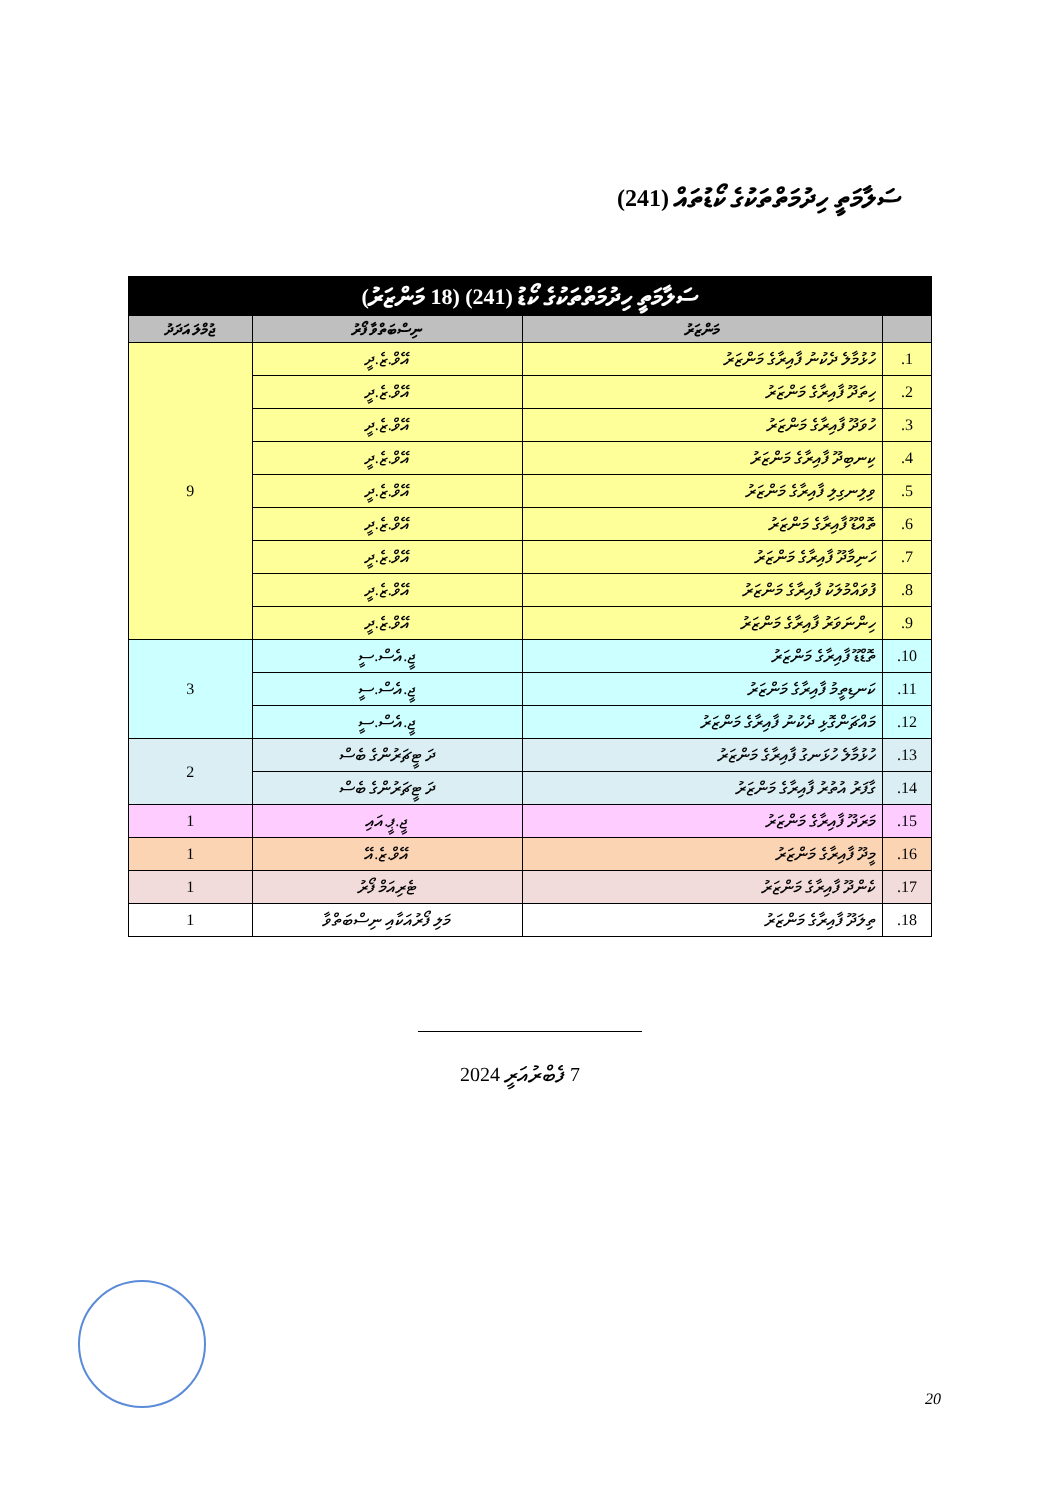ސަލާމަތީ ހިދުމަތްތަކުގެ ކޯޑުތައް (241)
| ސަލާމަތީ ހިދުމަތްތަކުގެ ކޯޑު (241) (18 މަންޒަރު) | | | |
| --- | --- | --- | --- |
| | މަންޒަރު | ނިސްބަތްވާ ފޯރު | ޖުމްލަ އަދަދު |
| 1. | ހުޅުމާލެ ދެކުނު ފާއިރާގެ މަންޒަރު | އޭވް.ޒެ.ދީ | 9 |
| 2. | ހިތަދޫ ފާއިރާގެ މަންޒަރު | އޭވް.ޒެ.ދީ | |
| 3. | ހުވަދޫ ފާއިރާގެ މަންޒަރު | އޭވް.ޒެ.ދީ | |
| 4. | ކިނބިދޫ ފާއިރާގެ މަންޒަރު | އޭވް.ޒެ.ދީ | |
| 5. | ވިލިނގިލި ފާއިރާގެ މަންޒަރު | އޭވް.ޒެ.ދީ | |
| 6. | ތޮއްޑޫ ފާއިރާގެ މަންޒަރު | އޭވް.ޒެ.ދީ | |
| 7. | ހަނިމާދޫ ފާއިރާގެ މަންޒަރު | އޭވް.ޒެ.ދީ | |
| 8. | ފުވައްމުލަކު ފާއިރާގެ މަންޒަރު | އޭވް.ޒެ.ދީ | |
| 9. | ހިންނަވަރު ފާއިރާގެ މަންޒަރު | އޭވް.ޒެ.ދީ | |
| 10. | ތޮޑްޑޫ ފާއިރާގެ މަންޒަރު | ޖީ.އެސް.ސީ | 3 |
| 11. | ކަނޑިތީމު ފާއިރާގެ މަންޒަރު | ޖީ.އެސް.ސީ | |
| 12. | މައްޗަންގޮޅި ދެކުނު ފާއިރާގެ މަންޒަރު | ޖީ.އެސް.ސީ | |
| 13. | ހުޅުމާލެ ހުޅަނގު ފާއިރާގެ މަންޒަރު | ދަ ޓީޗަރުންގެ ބެސް | 2 |
| 14. | ގާފަރު އުތުރު ފާއިރާގެ މަންޒަރު | ދަ ޓީޗަރުންގެ ބެސް | |
| 15. | މަރަދޫ ފާއިރާގެ މަންޒަރު | ޖީ.ޕީ.އައި | 1 |
| 16. | މީދޫ ފާއިރާގެ މަންޒަރު | އޭވް.ޒެ.އޭ | 1 |
| 17. | ކެންދޫ ފާއިރާގެ މަންޒަރު | ޓެރިއަމް ފޯރު | 1 |
| 18. | ތިލަދޫ ފާއިރާގެ މަންޒަރު | މަލި ފޯރުއަކާއި ނިސްބަތްވާ | 1 |
7 ފެބްރުއަރީ 2024
20